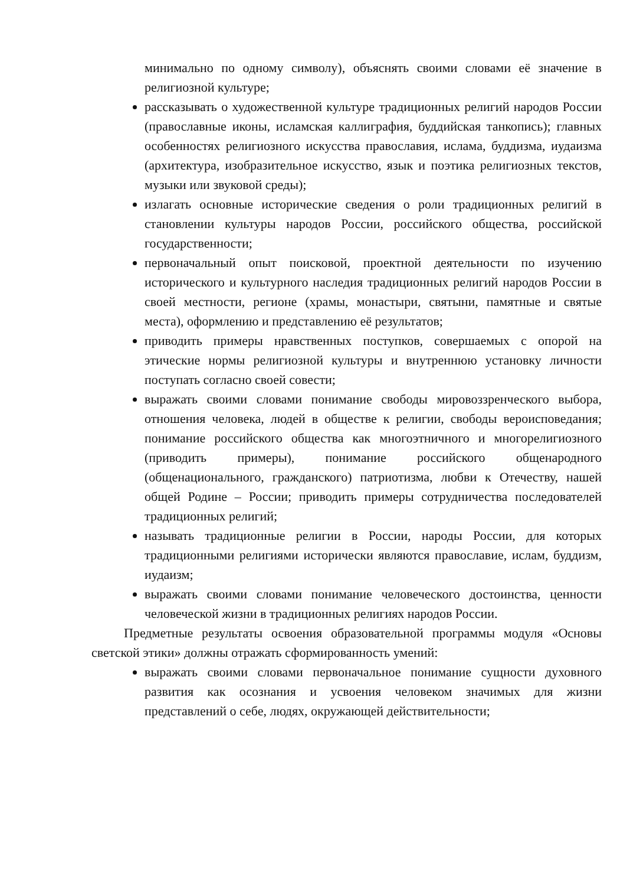минимально по одному символу), объяснять своими словами её значение в религиозной культуре;
рассказывать о художественной культуре традиционных религий народов России (православные иконы, исламская каллиграфия, буддийская танкопись); главных особенностях религиозного искусства православия, ислама, буддизма, иудаизма (архитектура, изобразительное искусство, язык и поэтика религиозных текстов, музыки или звуковой среды);
излагать основные исторические сведения о роли традиционных религий в становлении культуры народов России, российского общества, российской государственности;
первоначальный опыт поисковой, проектной деятельности по изучению исторического и культурного наследия традиционных религий народов России в своей местности, регионе (храмы, монастыри, святыни, памятные и святые места), оформлению и представлению её результатов;
приводить примеры нравственных поступков, совершаемых с опорой на этические нормы религиозной культуры и внутреннюю установку личности поступать согласно своей совести;
выражать своими словами понимание свободы мировоззренческого выбора, отношения человека, людей в обществе к религии, свободы вероисповедания; понимание российского общества как многоэтничного и многорелигиозного (приводить примеры), понимание российского общенародного (общенационального, гражданского) патриотизма, любви к Отечеству, нашей общей Родине – России; приводить примеры сотрудничества последователей традиционных религий;
называть традиционные религии в России, народы России, для которых традиционными религиями исторически являются православие, ислам, буддизм, иудаизм;
выражать своими словами понимание человеческого достоинства, ценности человеческой жизни в традиционных религиях народов России.
Предметные результаты освоения образовательной программы модуля «Основы светской этики» должны отражать сформированность умений:
выражать своими словами первоначальное понимание сущности духовного развития как осознания и усвоения человеком значимых для жизни представлений о себе, людях, окружающей действительности;